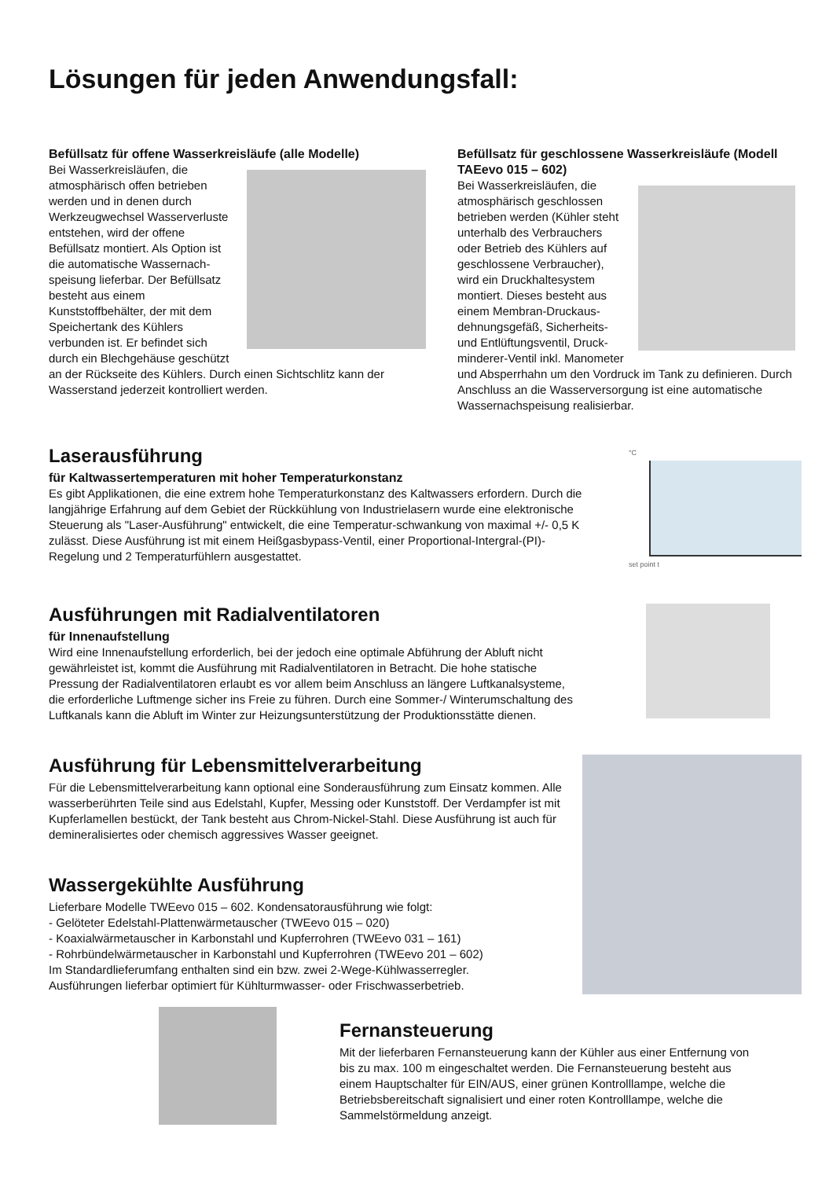Lösungen für jeden Anwendungsfall:
Befüllsatz für offene Wasserkreisläufe (alle Modelle)
Bei Wasserkreisläufen, die atmosphärisch offen betrieben werden und in denen durch Werkzeugwechsel Wasserverluste entstehen, wird der offene Befüllsatz montiert. Als Option ist die automatische Wassernach-speisung lieferbar. Der Befüllsatz besteht aus einem Kunststoffbehälter, der mit dem Speichertank des Kühlers verbunden ist. Er befindet sich durch ein Blechgehäuse geschützt an der Rückseite des Kühlers. Durch einen Sichtschlitz kann der Wasserstand jederzeit kontrolliert werden.
Befüllsatz für geschlossene Wasserkreisläufe (Modell TAEevo 015 – 602)
Bei Wasserkreisläufen, die atmosphärisch geschlossen betrieben werden (Kühler steht unterhalb des Verbrauchers oder Betrieb des Kühlers auf geschlossene Verbraucher), wird ein Druckhaltesystem montiert. Dieses besteht aus einem Membran-Druckaus-dehnungsgefäß, Sicherheits- und Entlüftungsventil, Druck-minderer-Ventil inkl. Manometer und Absperrhahn um den Vordruck im Tank zu definieren. Durch Anschluss an die Wasserversorgung ist eine automatische Wassernachspeisung realisierbar.
Laserausführung
für Kaltwassertemperaturen mit hoher Temperaturkonstanz
Es gibt Applikationen, die eine extrem hohe Temperaturkonstanz des Kaltwassers erfordern. Durch die langjährige Erfahrung auf dem Gebiet der Rückkühlung von Industrielasern wurde eine elektronische Steuerung als "Laser-Ausführung" entwickelt, die eine Temperatur-schwankung von maximal +/- 0,5 K zulässt. Diese Ausführung ist mit einem Heißgasbypass-Ventil, einer Proportional-Intergral-(PI)-Regelung und 2 Temperaturfühlern ausgestattet.
°C
set point t
Ausführungen mit Radialventilatoren
für Innenaufstellung
Wird eine Innenaufstellung erforderlich, bei der jedoch eine optimale Abführung der Abluft nicht gewährleistet ist, kommt die Ausführung mit Radialventilatoren in Betracht. Die hohe statische Pressung der Radialventilatoren erlaubt es vor allem beim Anschluss an längere Luftkanalsysteme, die erforderliche Luftmenge sicher ins Freie zu führen. Durch eine Sommer-/ Winterumschaltung des Luftkanals kann die Abluft im Winter zur Heizungsunterstützung der Produktionsstätte dienen.
Ausführung für Lebensmittelverarbeitung
Für die Lebensmittelverarbeitung kann optional eine Sonderausführung zum Einsatz kommen. Alle wasserberührten Teile sind aus Edelstahl, Kupfer, Messing oder Kunststoff. Der Verdampfer ist mit Kupferlamellen bestückt, der Tank besteht aus Chrom-Nickel-Stahl. Diese Ausführung ist auch für demineralisiertes oder chemisch aggressives Wasser geeignet.
Wassergekühlte Ausführung
Lieferbare Modelle TWEevo 015 – 602. Kondensatorausführung wie folgt:
- Gelöteter Edelstahl-Plattenwärmetauscher (TWEevo 015 – 020)
- Koaxialwärmetauscher in Karbonstahl und Kupferrohren (TWEevo 031 – 161)
- Rohrbündelwärmetauscher in Karbonstahl und Kupferrohren (TWEevo 201 – 602)
Im Standardlieferumfang enthalten sind ein bzw. zwei 2-Wege-Kühlwasserregler.
Ausführungen lieferbar optimiert für Kühlturmwasser- oder Frischwasserbetrieb.
Fernansteuerung
Mit der lieferbaren Fernansteuerung kann der Kühler aus einer Entfernung von bis zu max. 100 m eingeschaltet werden. Die Fernansteuerung besteht aus einem Hauptschalter für EIN/AUS, einer grünen Kontrolllampe, welche die Betriebsbereitschaft signalisiert und einer roten Kontrolllampe, welche die Sammelstörmeldung anzeigt.